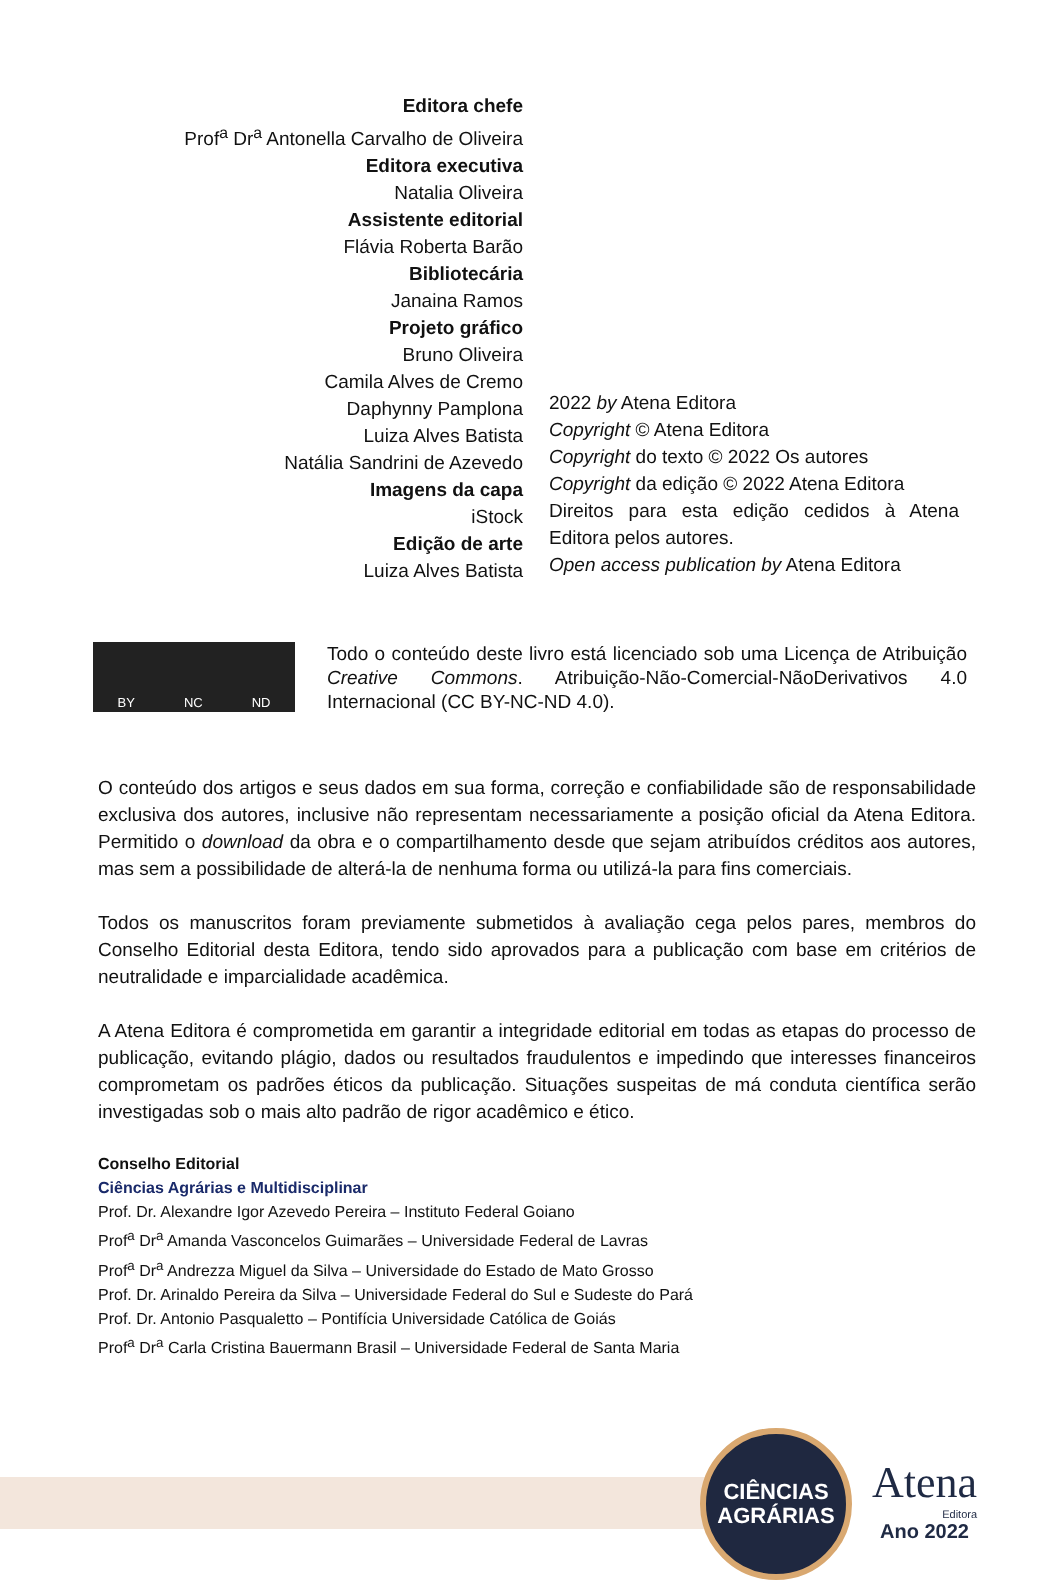Editora chefe
Prof<sup>a</sup> Dr<sup>a</sup> Antonella Carvalho de Oliveira
Editora executiva
Natalia Oliveira
Assistente editorial
Flávia Roberta Barão
Bibliotecária
Janaina Ramos
Projeto gráfico
Bruno Oliveira
Camila Alves de Cremo
Daphynny Pamplona
Luiza Alves Batista
Natália Sandrini de Azevedo
Imagens da capa
iStock
Edição de arte
Luiza Alves Batista
2022 by Atena Editora
Copyright © Atena Editora
Copyright do texto © 2022 Os autores
Copyright da edição © 2022 Atena Editora
Direitos para esta edição cedidos à Atena Editora pelos autores.
Open access publication by Atena Editora
BY NC ND
Todo o conteúdo deste livro está licenciado sob uma Licença de Atribuição Creative Commons. Atribuição-Não-Comercial-NãoDerivativos 4.0 Internacional (CC BY-NC-ND 4.0).
O conteúdo dos artigos e seus dados em sua forma, correção e confiabilidade são de responsabilidade exclusiva dos autores, inclusive não representam necessariamente a posição oficial da Atena Editora. Permitido o download da obra e o compartilhamento desde que sejam atribuídos créditos aos autores, mas sem a possibilidade de alterá-la de nenhuma forma ou utilizá-la para fins comerciais.
Todos os manuscritos foram previamente submetidos à avaliação cega pelos pares, membros do Conselho Editorial desta Editora, tendo sido aprovados para a publicação com base em critérios de neutralidade e imparcialidade acadêmica.
A Atena Editora é comprometida em garantir a integridade editorial em todas as etapas do processo de publicação, evitando plágio, dados ou resultados fraudulentos e impedindo que interesses financeiros comprometam os padrões éticos da publicação. Situações suspeitas de má conduta científica serão investigadas sob o mais alto padrão de rigor acadêmico e ético.
Conselho Editorial
Ciências Agrárias e Multidisciplinar
Prof. Dr. Alexandre Igor Azevedo Pereira – Instituto Federal Goiano
Prof<sup>a</sup> Dr<sup>a</sup> Amanda Vasconcelos Guimarães – Universidade Federal de Lavras
Prof<sup>a</sup> Dr<sup>a</sup> Andrezza Miguel da Silva – Universidade do Estado de Mato Grosso
Prof. Dr. Arinaldo Pereira da Silva – Universidade Federal do Sul e Sudeste do Pará
Prof. Dr. Antonio Pasqualetto – Pontifícia Universidade Católica de Goiás
Prof<sup>a</sup> Dr<sup>a</sup> Carla Cristina Bauermann Brasil – Universidade Federal de Santa Maria
CIÊNCIAS
AGRÁRIAS
Atena
Editora
Ano 2022